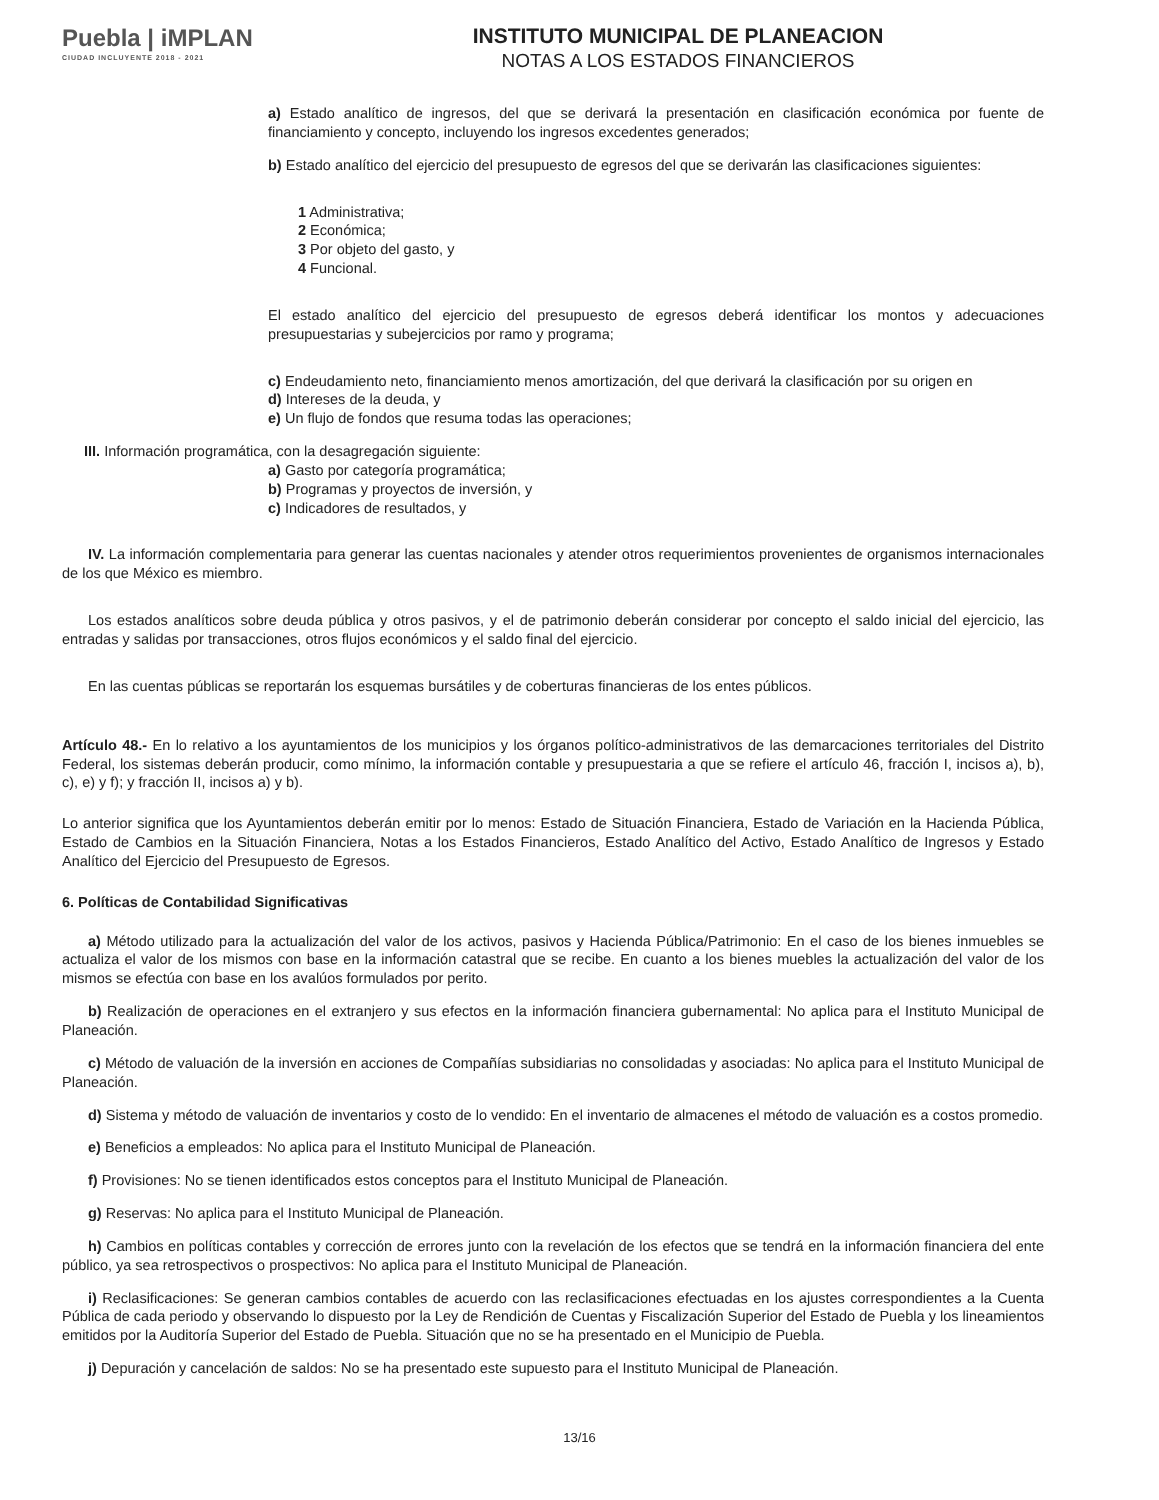Puebla | iMPLAN
CIUDAD INCLUYENTE 2018 - 2021
INSTITUTO MUNICIPAL DE PLANEACION
NOTAS A LOS ESTADOS FINANCIEROS
a) Estado analítico de ingresos, del que se derivará la presentación en clasificación económica por fuente de financiamiento y concepto, incluyendo los ingresos excedentes generados;
b) Estado analítico del ejercicio del presupuesto de egresos del que se derivarán las clasificaciones siguientes:
1 Administrativa;
2 Económica;
3 Por objeto del gasto, y
4 Funcional.
El estado analítico del ejercicio del presupuesto de egresos deberá identificar los montos y adecuaciones presupuestarias y subejercicios por ramo y programa;
c) Endeudamiento neto, financiamiento menos amortización, del que derivará la clasificación por su origen en
d) Intereses de la deuda, y
e) Un flujo de fondos que resuma todas las operaciones;
III. Información programática, con la desagregación siguiente:
a) Gasto por categoría programática;
b) Programas y proyectos de inversión, y
c) Indicadores de resultados, y
IV. La información complementaria para generar las cuentas nacionales y atender otros requerimientos provenientes de organismos internacionales de los que México es miembro.
Los estados analíticos sobre deuda pública y otros pasivos, y el de patrimonio deberán considerar por concepto el saldo inicial del ejercicio, las entradas y salidas por transacciones, otros flujos económicos y el saldo final del ejercicio.
En las cuentas públicas se reportarán los esquemas bursátiles y de coberturas financieras de los entes públicos.
Artículo 48.- En lo relativo a los ayuntamientos de los municipios y los órganos político-administrativos de las demarcaciones territoriales del Distrito Federal, los sistemas deberán producir, como mínimo, la información contable y presupuestaria a que se refiere el artículo 46, fracción I, incisos a), b), c), e) y f); y fracción II, incisos a) y b).
Lo anterior significa que los Ayuntamientos deberán emitir por lo menos: Estado de Situación Financiera, Estado de Variación en la Hacienda Pública, Estado de Cambios en la Situación Financiera, Notas a los Estados Financieros, Estado Analítico del Activo, Estado Analítico de Ingresos y Estado Analítico del Ejercicio del Presupuesto de Egresos.
6. Políticas de Contabilidad Significativas
a) Método utilizado para la actualización del valor de los activos, pasivos y Hacienda Pública/Patrimonio: En el caso de los bienes inmuebles se actualiza el valor de los mismos con base en la información catastral que se recibe. En cuanto a los bienes muebles la actualización del valor de los mismos se efectúa con base en los avalúos formulados por perito.
b) Realización de operaciones en el extranjero y sus efectos en la información financiera gubernamental: No aplica para el Instituto Municipal de Planeación.
c) Método de valuación de la inversión en acciones de Compañías subsidiarias no consolidadas y asociadas: No aplica para el Instituto Municipal de Planeación.
d) Sistema y método de valuación de inventarios y costo de lo vendido: En el inventario de almacenes el método de valuación es a costos promedio.
e) Beneficios a empleados: No aplica para el Instituto Municipal de Planeación.
f) Provisiones: No se tienen identificados estos conceptos para el Instituto Municipal de Planeación.
g) Reservas: No aplica para el Instituto Municipal de Planeación.
h) Cambios en políticas contables y corrección de errores junto con la revelación de los efectos que se tendrá en la información financiera del ente público, ya sea retrospectivos o prospectivos: No aplica para el Instituto Municipal de Planeación.
i) Reclasificaciones: Se generan cambios contables de acuerdo con las reclasificaciones efectuadas en los ajustes correspondientes a la Cuenta Pública de cada periodo y observando lo dispuesto por la Ley de Rendición de Cuentas y Fiscalización Superior del Estado de Puebla y los lineamientos emitidos por la Auditoría Superior del Estado de Puebla. Situación que no se ha presentado en el Municipio de Puebla.
j) Depuración y cancelación de saldos: No se ha presentado este supuesto para el Instituto Municipal de Planeación.
13/16